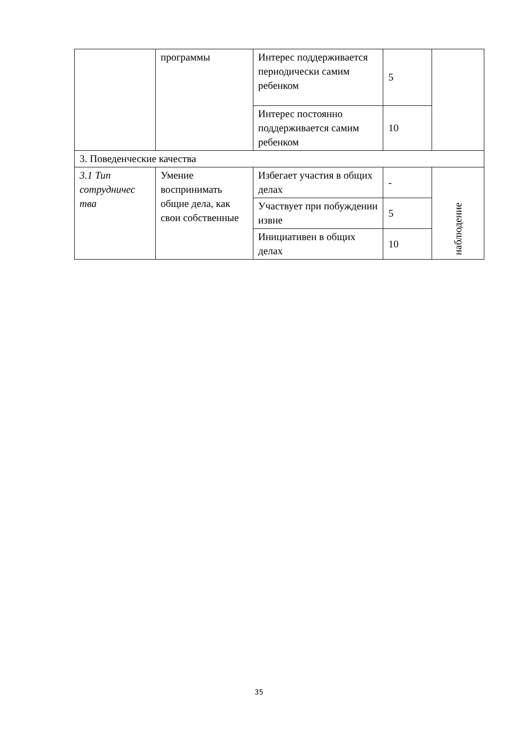| | программы | Интерес поддерживается периодически самим ребенком | 5 | |
| | | Интерес постоянно поддерживается самим ребенком | 10 | |
| 3. Поведенческие качества | | | | |
| 3.1 Тип сотрудничес тва | Умение воспринимать общие дела, как свои собственные | Избегает участия в общих делах | - | наблюдение |
| | | Участвует при побуждении извне | 5 | |
| | | Инициативен в общих делах | 10 | |
35